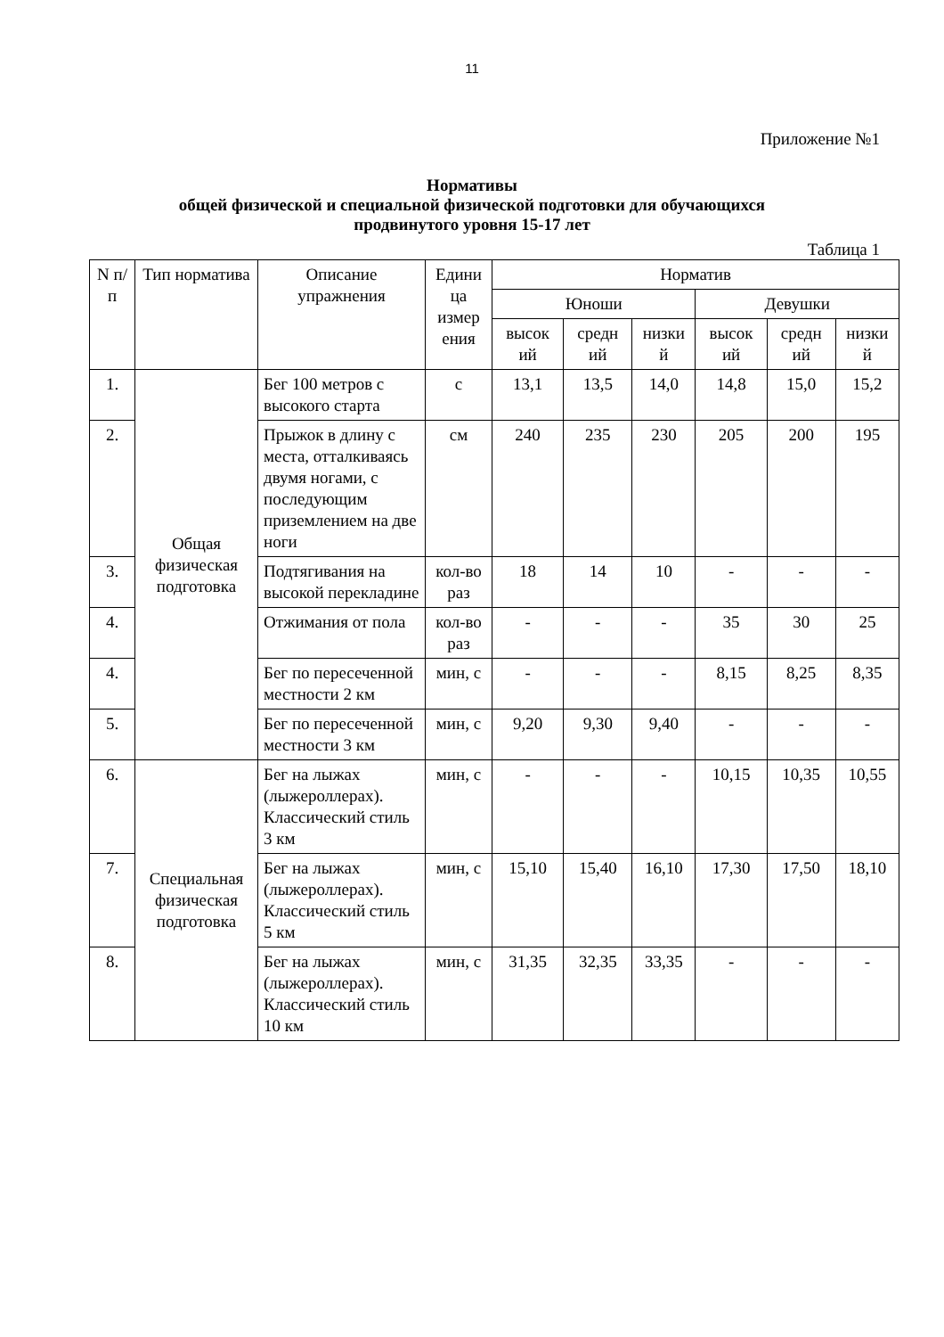11
Приложение №1
Нормативы
общей физической и специальной физической подготовки для обучающихся
продвинутого уровня 15-17 лет
Таблица 1
| N п/п | Тип норматива | Описание упражнения | Едини ца измер ения | Норматив | | | | | |
| --- | --- | --- | --- | --- | --- | --- | --- | --- | --- |
| | | | | Юноши | | | Девушки | | |
| | | | | высок ий | средн ий | низки й | высок ий | средн ий | низки й |
| 1. | Общая физическая подготовка | Бег 100 метров с высокого старта | с | 13,1 | 13,5 | 14,0 | 14,8 | 15,0 | 15,2 |
| 2. | | Прыжок в длину с места, отталкиваясь двумя ногами, с последующим приземлением на две ноги | см | 240 | 235 | 230 | 205 | 200 | 195 |
| 3. | | Подтягивания на высокой перекладине | кол-во раз | 18 | 14 | 10 | - | - | - |
| 4. | | Отжимания от пола | кол-во раз | - | - | - | 35 | 30 | 25 |
| 4. | | Бег по пересеченной местности 2 км | мин, с | - | - | - | 8,15 | 8,25 | 8,35 |
| 5. | | Бег по пересеченной местности 3 км | мин, с | 9,20 | 9,30 | 9,40 | - | - | - |
| 6. | Специальная физическая подготовка | Бег на лыжах (лыжероллерах). Классический стиль 3 км | мин, с | - | - | - | 10,15 | 10,35 | 10,55 |
| 7. | | Бег на лыжах (лыжероллерах). Классический стиль 5 км | мин, с | 15,10 | 15,40 | 16,10 | 17,30 | 17,50 | 18,10 |
| 8. | | Бег на лыжах (лыжероллерах). Классический стиль 10 км | мин, с | 31,35 | 32,35 | 33,35 | - | - | - |